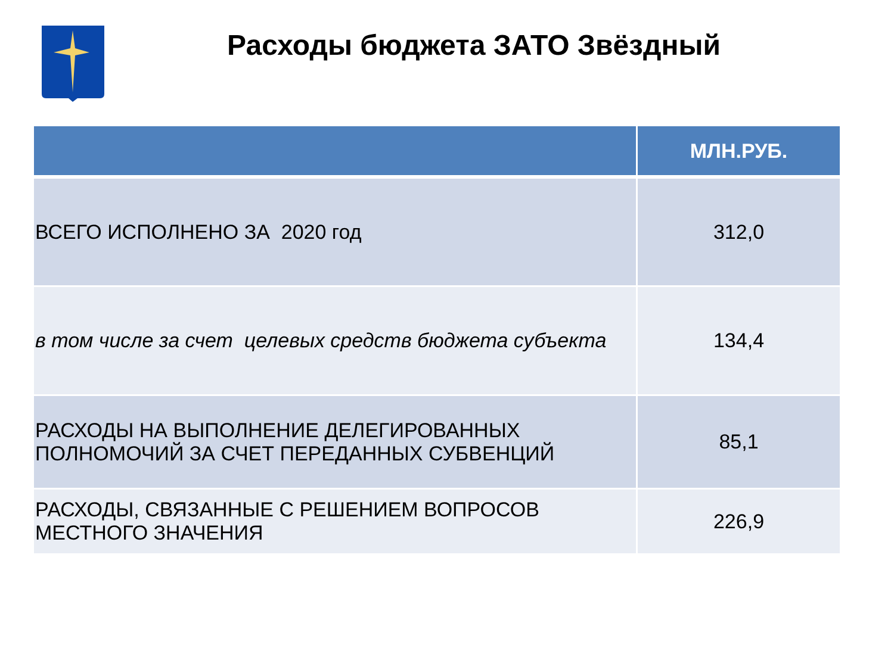Расходы бюджета ЗАТО Звёздный
| | МЛН.РУБ. |
| --- | --- |
| ВСЕГО ИСПОЛНЕНО ЗА 2020 год | 312,0 |
| в том числе за счет целевых средств бюджета субъекта | 134,4 |
| РАСХОДЫ НА ВЫПОЛНЕНИЕ ДЕЛЕГИРОВАННЫХ ПОЛНОМОЧИЙ ЗА СЧЕТ ПЕРЕДАННЫХ СУБВЕНЦИЙ | 85,1 |
| РАСХОДЫ, СВЯЗАННЫЕ С РЕШЕНИЕМ ВОПРОСОВ МЕСТНОГО ЗНАЧЕНИЯ | 226,9 |